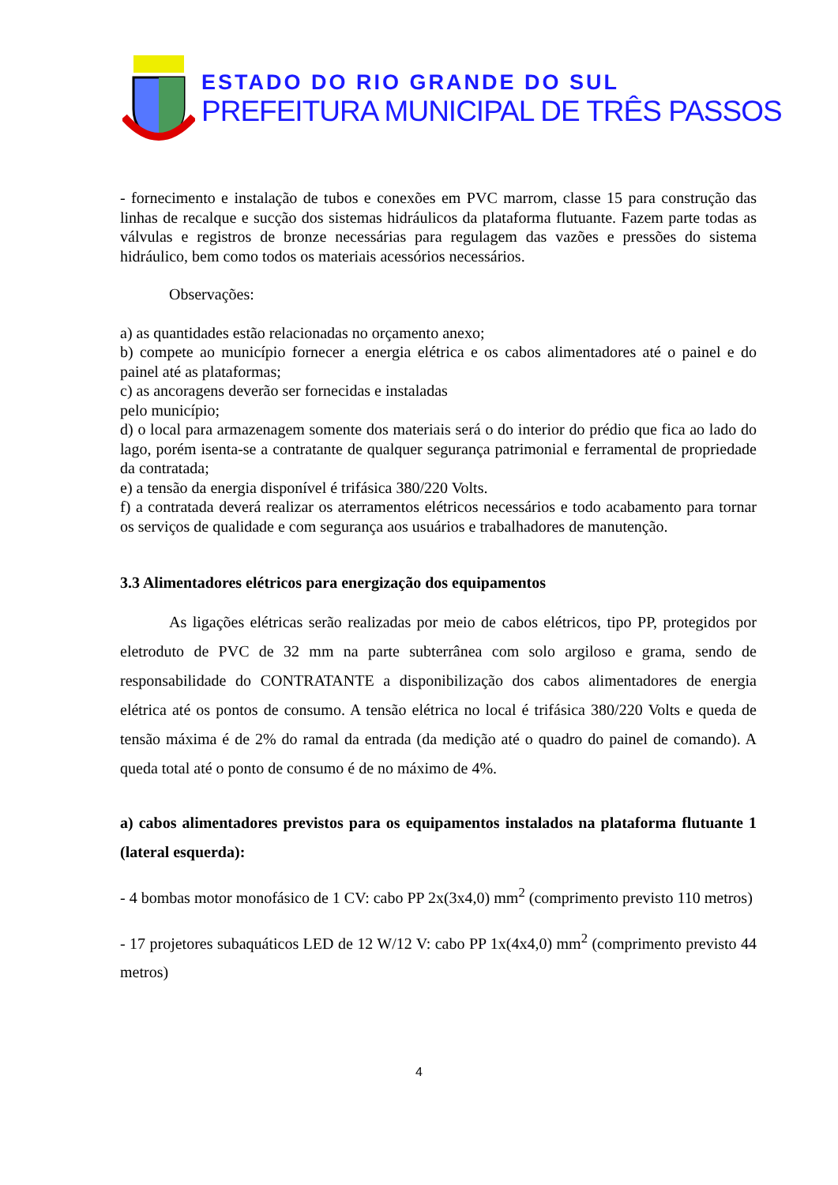ESTADO DO RIO GRANDE DO SUL
PREFEITURA MUNICIPAL DE TRÊS PASSOS
- fornecimento e instalação de tubos e conexões em PVC marrom, classe 15 para construção das linhas de recalque e sucção dos sistemas hidráulicos da plataforma flutuante. Fazem parte todas as válvulas e registros de bronze necessárias para regulagem das vazões e pressões do sistema hidráulico, bem como todos os materiais acessórios necessários.
Observações:
a) as quantidades estão relacionadas no orçamento anexo;
b) compete ao município fornecer a energia elétrica e os cabos alimentadores até o painel e do painel até as plataformas;
c) as ancoragens deverão ser fornecidas e instaladas
pelo município;
d) o local para armazenagem somente dos materiais será o do interior do prédio que fica ao lado do lago, porém isenta-se a contratante de qualquer segurança patrimonial e ferramental de propriedade da contratada;
e) a tensão da energia disponível é trifásica 380/220 Volts.
f) a contratada deverá realizar os aterramentos elétricos necessários e todo acabamento para tornar os serviços de qualidade e com segurança aos usuários e trabalhadores de manutenção.
3.3 Alimentadores elétricos para energização dos equipamentos
As ligações elétricas serão realizadas por meio de cabos elétricos, tipo PP, protegidos por eletroduto de PVC de 32 mm na parte subterrânea com solo argiloso e grama, sendo de responsabilidade do CONTRATANTE a disponibilização dos cabos alimentadores de energia elétrica até os pontos de consumo. A tensão elétrica no local é trifásica 380/220 Volts e queda de tensão máxima é de 2% do ramal da entrada (da medição até o quadro do painel de comando). A queda total até o ponto de consumo é de no máximo de 4%.
a) cabos alimentadores previstos para os equipamentos instalados na plataforma flutuante 1 (lateral esquerda):
- 4 bombas motor monofásico de 1 CV: cabo PP 2x(3x4,0) mm<sup>2</sup> (comprimento previsto 110 metros)
- 17 projetores subaquáticos LED de 12 W/12 V: cabo PP 1x(4x4,0) mm<sup>2</sup> (comprimento previsto 44 metros)
4